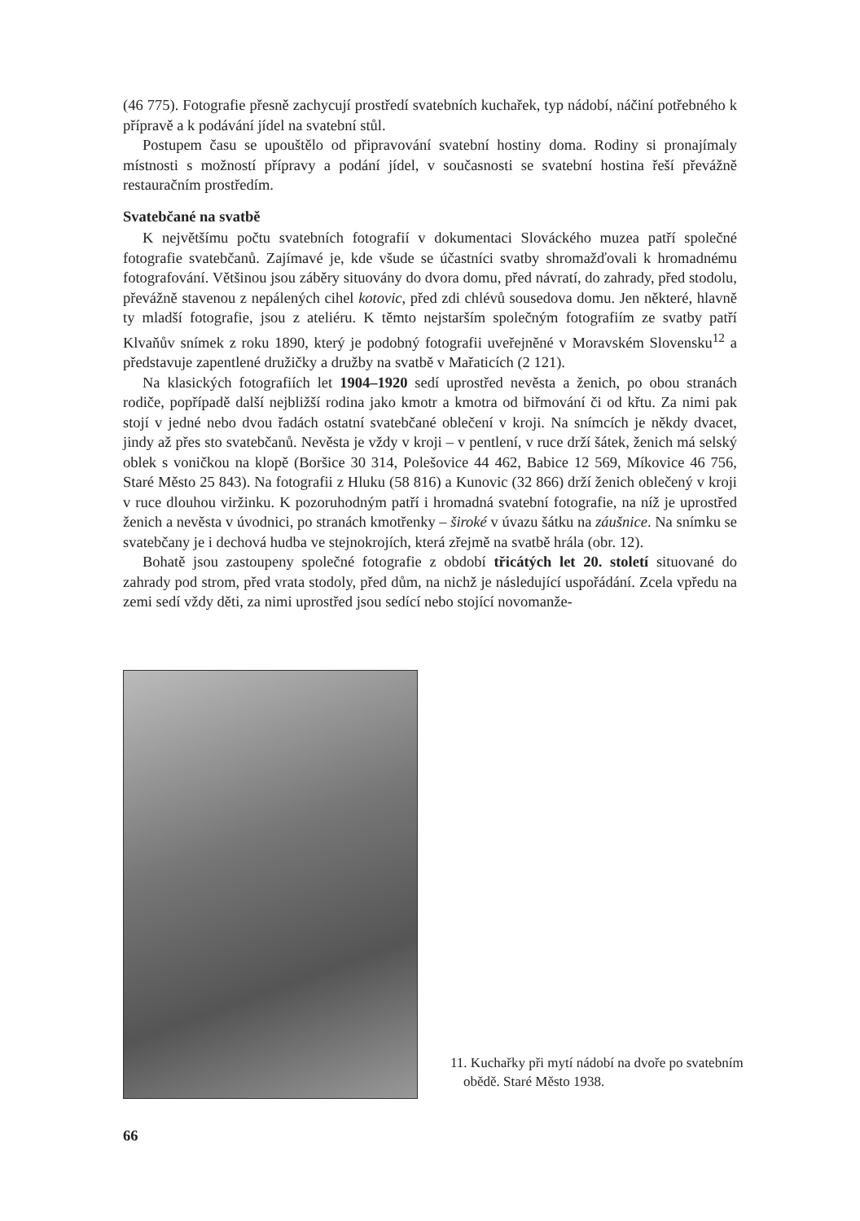(46 775). Fotografie přesně zachycují prostředí svatebních kuchařek, typ nádobí, náčiní potřebného k přípravě a k podávání jídel na svatební stůl.
Postupem času se upouštělo od připravování svatební hostiny doma. Rodiny si pronajímaly místnosti s možností přípravy a podání jídel, v současnosti se svatební hostina řeší převážně restauračním prostředím.
Svatebčané na svatbě
K největšímu počtu svatebních fotografií v dokumentaci Slováckého muzea patří společné fotografie svatebčanů. Zajímavé je, kde všude se účastníci svatby shromažďovali k hromadnému fotografování. Většinou jsou záběry situovány do dvora domu, před návratí, do zahrady, před stodolu, převážně stavenou z nepálených cihel kotovic, před zdi chlévů sousedova domu. Jen některé, hlavně ty mladší fotografie, jsou z ateliéru. K těmto nejstarším společným fotografiím ze svatby patří Klvaňův snímek z roku 1890, který je podobný fotografii uveřejněné v Moravském Slovensku<sup>12</sup> a představuje zapentlené družičky a družby na svatbě v Mařaticích (2 121).
Na klasických fotografiích let 1904–1920 sedí uprostřed nevěsta a ženich, po obou stranách rodiče, popřípadě další nejbližší rodina jako kmotr a kmotra od biřmování či od křtu. Za nimi pak stojí v jedné nebo dvou řadách ostatní svatebčané oblečení v kroji. Na snímcích je někdy dvacet, jindy až přes sto svatebčanů. Nevěsta je vždy v kroji – v pentlení, v ruce drží šátek, ženich má selský oblek s voničkou na klopě (Boršice 30 314, Polešovice 44 462, Babice 12 569, Míkovice 46 756, Staré Město 25 843). Na fotografii z Hluku (58 816) a Kunovic (32 866) drží ženich oblečený v kroji v ruce dlouhou viržinku. K pozoruhodným patří i hromadná svatební fotografie, na níž je uprostřed ženich a nevěsta v úvodnici, po stranách kmotřenky – široké v úvazu šátku na záušnice. Na snímku se svatebčany je i dechová hudba ve stejnokrojích, která zřejmě na svatbě hrála (obr. 12).
Bohatě jsou zastoupeny společné fotografie z období třicátých let 20. století situované do zahrady pod strom, před vrata stodoly, před dům, na nichž je následující uspořádání. Zcela vpředu na zemi sedí vždy děti, za nimi uprostřed jsou sedící nebo stojící novomanže-
11. Kuchařky při mytí nádobí na dvoře po svatebním obědě. Staré Město 1938.
66